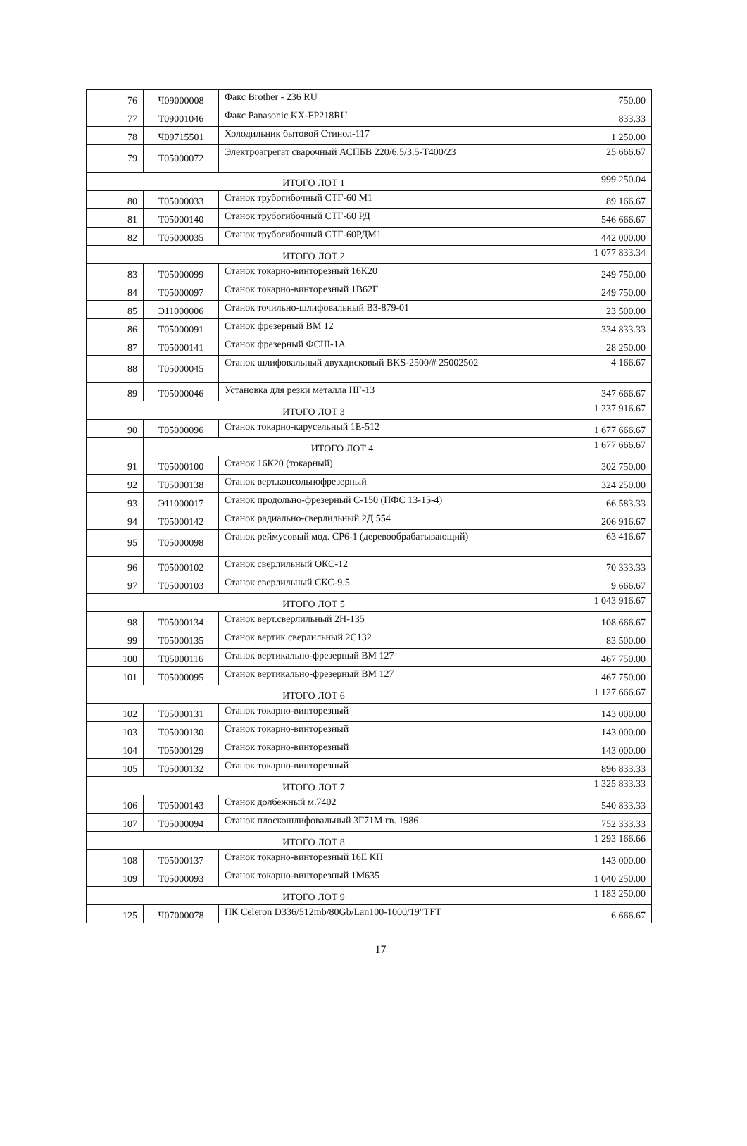| 76 | Ч09000008 | Факс Brother - 236 RU | 750.00 |
| 77 | Т09001046 | Факс Panasonic KX-FP218RU | 833.33 |
| 78 | Ч09715501 | Холодильник бытовой Стинол-117 | 1 250.00 |
| 79 | Т05000072 | Электроагрегат сварочный АСПБВ 220/6.5/3.5-Т400/23 | 25 666.67 |
| ИТОГО ЛОТ 1 | | | 999 250.04 |
| 80 | Т05000033 | Станок трубогибочный СТГ-60 М1 | 89 166.67 |
| 81 | Т05000140 | Станок трубогибочный СТГ-60 РД | 546 666.67 |
| 82 | Т05000035 | Станок трубогибочный СТГ-60РДМ1 | 442 000.00 |
| ИТОГО ЛОТ 2 | | | 1 077 833.34 |
| 83 | Т05000099 | Станок токарно-винторезный 16К20 | 249 750.00 |
| 84 | Т05000097 | Станок токарно-винторезный 1В62Г | 249 750.00 |
| 85 | Э11000006 | Станок точильно-шлифовальный ВЗ-879-01 | 23 500.00 |
| 86 | Т05000091 | Станок фрезерный ВМ 12 | 334 833.33 |
| 87 | Т05000141 | Станок фрезерный ФСШ-1А | 28 250.00 |
| 88 | Т05000045 | Станок шлифовальный двухдисковый BKS-2500/# 25002502 | 4 166.67 |
| 89 | Т05000046 | Установка для резки металла НГ-13 | 347 666.67 |
| ИТОГО ЛОТ 3 | | | 1 237 916.67 |
| 90 | Т05000096 | Станок токарно-карусельный 1Е-512 | 1 677 666.67 |
| | ИТОГО ЛОТ 4 | | 1 677 666.67 |
| 91 | Т05000100 | Станок 16К20 (токарный) | 302 750.00 |
| 92 | Т05000138 | Станок верт.консольнофрезерный | 324 250.00 |
| 93 | Э11000017 | Станок продольно-фрезерный С-150 (ПФС 13-15-4) | 66 583.33 |
| 94 | Т05000142 | Станок радиально-сверлильный 2Д 554 | 206 916.67 |
| 95 | Т05000098 | Станок реймусовый мод. СР6-1 (деревообрабатывающий) | 63 416.67 |
| 96 | Т05000102 | Станок сверлильный ОКС-12 | 70 333.33 |
| 97 | Т05000103 | Станок сверлильный СКС-9.5 | 9 666.67 |
| ИТОГО ЛОТ 5 | | | 1 043 916.67 |
| 98 | Т05000134 | Станок верт.сверлильный 2Н-135 | 108 666.67 |
| 99 | Т05000135 | Станок вертик.сверлильный 2С132 | 83 500.00 |
| 100 | Т05000116 | Станок вертикально-фрезерный ВМ 127 | 467 750.00 |
| 101 | Т05000095 | Станок вертикально-фрезерный ВМ 127 | 467 750.00 |
| ИТОГО ЛОТ 6 | | | 1 127 666.67 |
| 102 | Т05000131 | Станок токарно-винторезный | 143 000.00 |
| 103 | Т05000130 | Станок токарно-винторезный | 143 000.00 |
| 104 | Т05000129 | Станок токарно-винторезный | 143 000.00 |
| 105 | Т05000132 | Станок токарно-винторезный | 896 833.33 |
| ИТОГО ЛОТ 7 | | | 1 325 833.33 |
| 106 | Т05000143 | Станок долбежный м.7402 | 540 833.33 |
| 107 | Т05000094 | Станок плоскошлифовальный 3Г71М гв. 1986 | 752 333.33 |
| ИТОГО ЛОТ 8 | | | 1 293 166.66 |
| 108 | Т05000137 | Станок токарно-винторезный 16Е КП | 143 000.00 |
| 109 | Т05000093 | Станок токарно-винторезный 1М635 | 1 040 250.00 |
| ИТОГО ЛОТ 9 | | | 1 183 250.00 |
| 125 | Ч07000078 | ПК Celeron D336/512mb/80Gb/Lan100-1000/19"TFT | 6 666.67 |
17